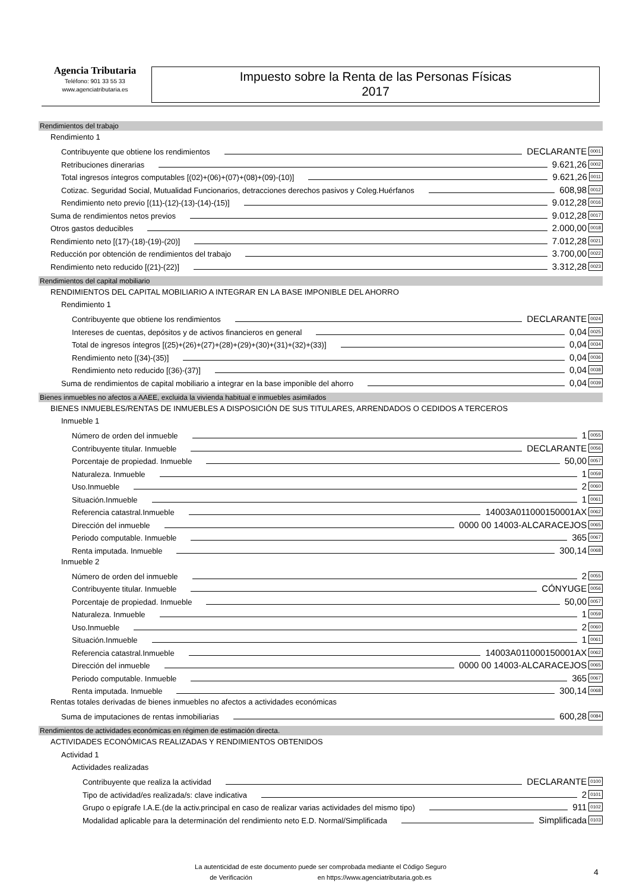Agencia Tributaria
Teléfono: 901 33 55 33
www.agenciatributaria.es
Impuesto sobre la Renta de las Personas Físicas
2017
Rendimientos del trabajo
Rendimiento 1
Contribuyente que obtiene los rendimientos DECLARANTE 0001
Retribuciones dinerarias 9.621,26 0002
Total ingresos íntegros computables [(02)+(06)+(07)+(08)+(09)-(10)] 9.621,26 0011
Cotizac. Seguridad Social, Mutualidad Funcionarios, detracciones derechos pasivos y Coleg.Huérfanos 608,98 0012
Rendimiento neto previo [(11)-(12)-(13)-(14)-(15)] 9.012,28 0016
Suma de rendimientos netos previos 9.012,28 0017
Otros gastos deducibles 2.000,00 0018
Rendimiento neto [(17)-(18)-(19)-(20)] 7.012,28 0021
Reducción por obtención de rendimientos del trabajo 3.700,00 0022
Rendimiento neto reducido [(21)-(22)] 3.312,28 0023
Rendimientos del capital mobiliario
RENDIMIENTOS DEL CAPITAL MOBILIARIO A INTEGRAR EN LA BASE IMPONIBLE DEL AHORRO
Rendimiento 1
Contribuyente que obtiene los rendimientos DECLARANTE 0024
Intereses de cuentas, depósitos y de activos financieros en general 0,04 0025
Total de ingresos íntegros [(25)+(26)+(27)+(28)+(29)+(30)+(31)+(32)+(33)] 0,04 0034
Rendimiento neto [(34)-(35)] 0,04 0036
Rendimiento neto reducido [(36)-(37)] 0,04 0038
Suma de rendimientos de capital mobiliario a integrar en la base imponible del ahorro 0,04 0039
Bienes inmuebles no afectos a AAEE, excluida la vivienda habitual e inmuebles asimilados
BIENES INMUEBLES/RENTAS DE INMUEBLES A DISPOSICIÓN DE SUS TITULARES, ARRENDADOS O CEDIDOS A TERCEROS
Inmueble 1
Número de orden del inmueble 1 0055
Contribuyente titular. Inmueble DECLARANTE 0056
Porcentaje de propiedad. Inmueble 50,00 0057
Naturaleza. Inmueble 1 0059
Uso.Inmueble 2 0060
Situación.Inmueble 1 0061
Referencia catastral.Inmueble 14003A011000150001AX 0062
Dirección del inmueble 0000 00 14003-ALCARACEJOS 0065
Periodo computable. Inmueble 365 0067
Renta imputada. Inmueble 300,14 0068
Inmueble 2
Número de orden del inmueble 2 0055
Contribuyente titular. Inmueble CÓNYUGE 0056
Porcentaje de propiedad. Inmueble 50,00 0057
Naturaleza. Inmueble 1 0059
Uso.Inmueble 2 0060
Situación.Inmueble 1 0061
Referencia catastral.Inmueble 14003A011000150001AX 0062
Dirección del inmueble 0000 00 14003-ALCARACEJOS 0065
Periodo computable. Inmueble 365 0067
Renta imputada. Inmueble 300,14 0068
Rentas totales derivadas de bienes inmuebles no afectos a actividades económicas
Suma de imputaciones de rentas inmobiliarias 600,28 0084
Rendimientos de actividades económicas en régimen de estimación directa.
ACTIVIDADES ECONÓMICAS REALIZADAS Y RENDIMIENTOS OBTENIDOS
Actividad 1
Actividades realizadas
Contribuyente que realiza la actividad DECLARANTE 0100
Tipo de actividad/es realizada/s: clave indicativa 2 0101
Grupo o epígrafe I.A.E.(de la activ.principal en caso de realizar varias actividades del mismo tipo) 911 0102
Modalidad aplicable para la determinación del rendimiento neto E.D. Normal/Simplificada Simplificada 0103
La autenticidad de este documento puede ser comprobada mediante el Código Seguro
de Verificación en https://www.agenciatributaria.gob.es
4